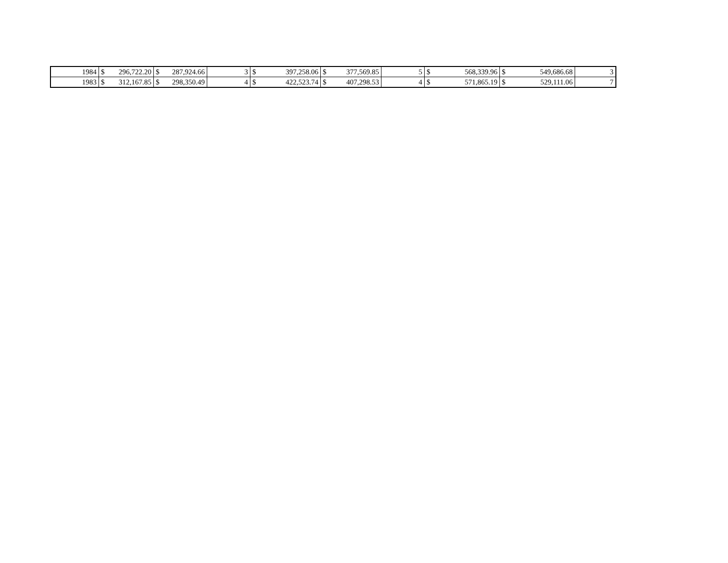| 1984 | $ | 296,722.20 | $ | 287,924.66 | 3 | $ | 397,258.06 | $ | 377,569.85 | 5 | $ | 568,339.96 | $ | 549,686.68 | 3 |
| 1983 | $ | 312,167.85 | $ | 298,350.49 | 4 | $ | 422,523.74 | $ | 407,298.53 | 4 | $ | 571,865.19 | $ | 529,111.06 | 7 |